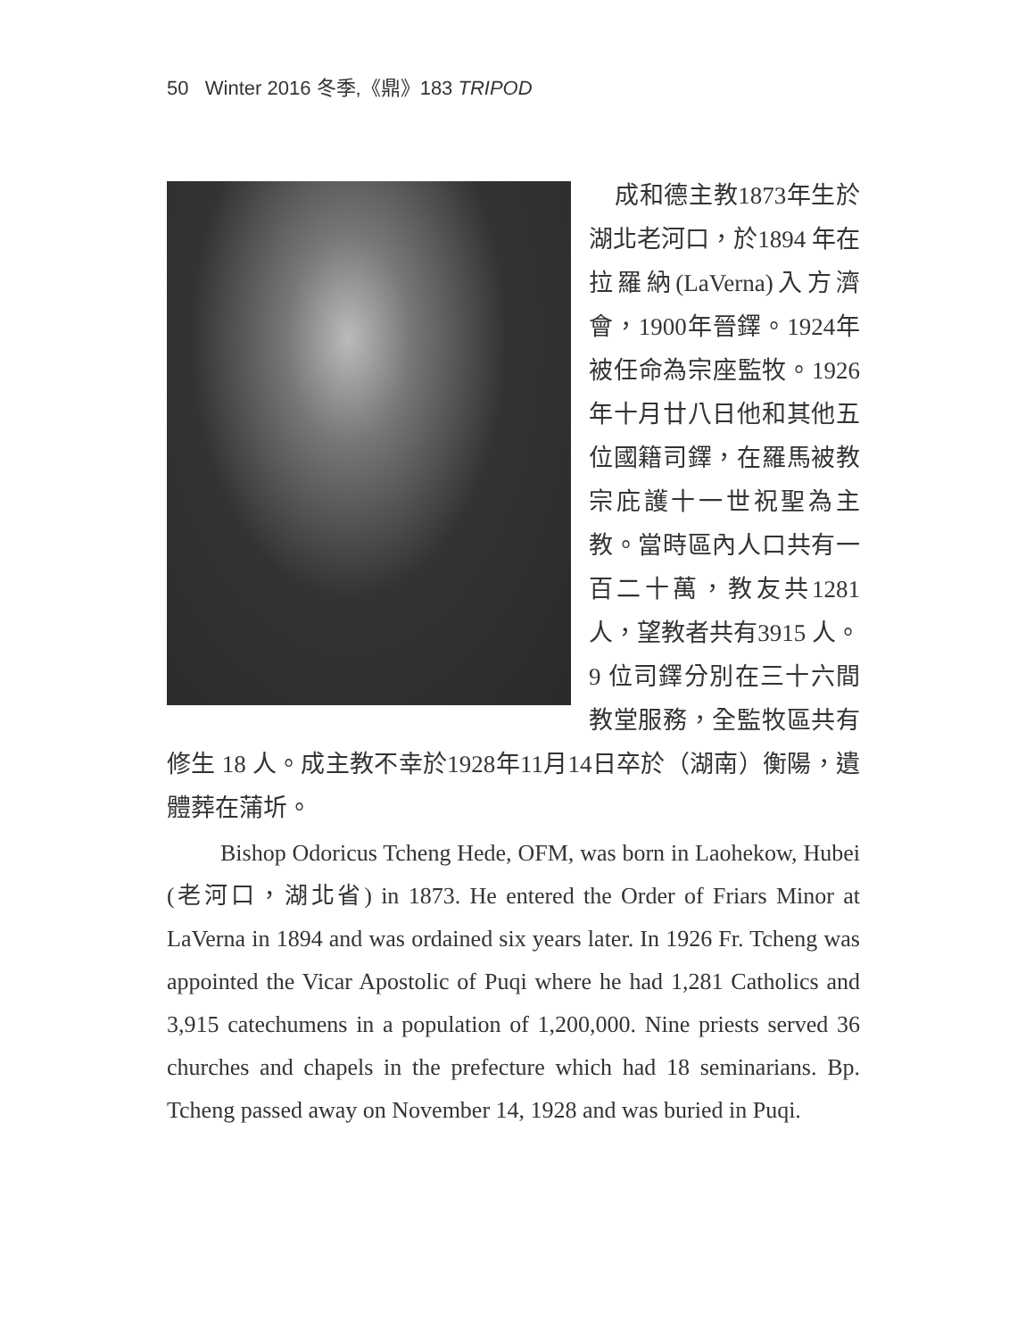50 Winter 2016 冬季,《鼎》183 TRIPOD
成和德主教1873年生於湖北老河口，於1894 年在拉羅納(LaVerna)入方濟會，1900年晉鐸。1924年被任命為宗座監牧。1926年十月廿八日他和其他五位國籍司鐸，在羅馬被教宗庇護十一世祝聖為主教。當時區內人口共有一百二十萬，教友共1281人，望教者共有3915 人。9 位司鐸分別在三十六間教堂服務，全監牧區共有修生 18 人。成主教不幸於1928年11月14日卒於（湖南）衡陽，遺體葬在蒲圻。
Bishop Odoricus Tcheng Hede, OFM, was born in Laohekow, Hubei (老河口，湖北省) in 1873. He entered the Order of Friars Minor at LaVerna in 1894 and was ordained six years later. In 1926 Fr. Tcheng was appointed the Vicar Apostolic of Puqi where he had 1,281 Catholics and 3,915 catechumens in a population of 1,200,000. Nine priests served 36 churches and chapels in the prefecture which had 18 seminarians. Bp. Tcheng passed away on November 14, 1928 and was buried in Puqi.